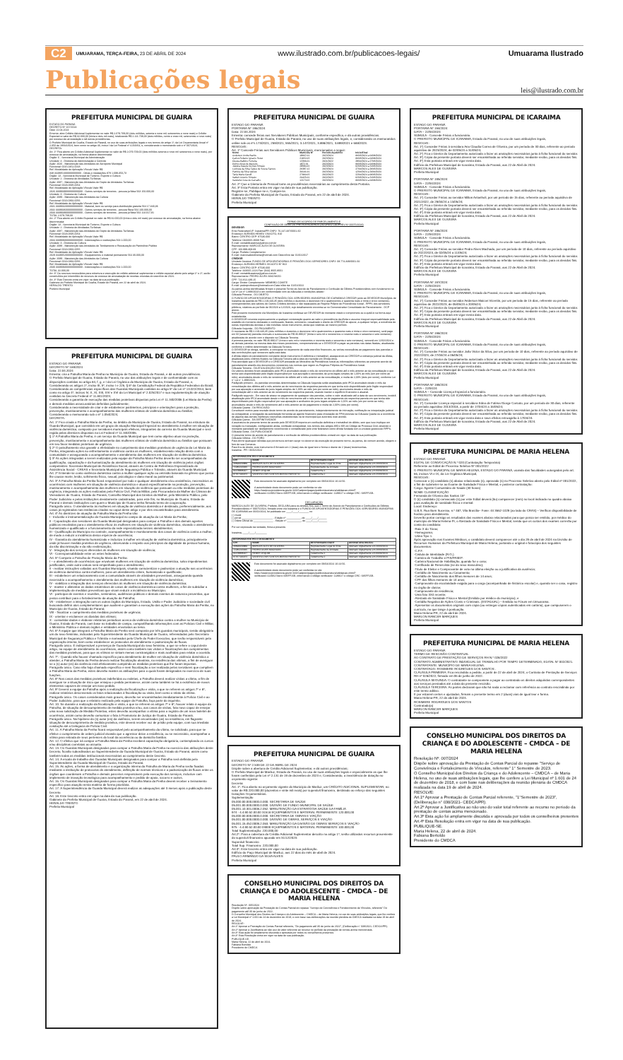C2 UMUARAMA, TERÇA-FEIRA, 23 DE ABRIL DE 2024 www.ilustrado.com.br/publicacoes-legais/ Umuarama Ilustrado
Publicações legais
leis@ilustrado.com.br
PREFEITURA MUNICIPAL DE GUAIRA
ESTADO DO PARANÁ
DECRETO Nº 167/2024
Data: 22.04.2024
Ementa: abre Crédito Adicional Suplementar no valor R$ 2.079.709,00 (dois milhões, setenta e nove mil, setecentos e nove reais) e Crédito Especial no valor de R$ 32.000,00 (trinta e dois mil reais), totalizando R$ 2.111.709,00 (dois milhões, cento e onze mil, setecentos e nove reais) por excesso de arrecadação e dá outras providências.
O Prefeito Municipal de Guaíra, Estado do Paraná, no uso de suas atribuições legais e nos termos do artigo 1º, da Lei Orçamentaria Anual nº 2.350 de 19/04/2024, bem como no artigo 43, inciso I da Lei Federal nº 4.320/64, e, considerando o memorando sob o nº 007/2023,
DECRETA:
Art. 1º Fica aberto um Crédito Adicional Suplementar no valor de R$ 2.079.709,00 (dois milhões setenta e nove mil setecentos e nove reais), por excesso de arrecadação, na forma abaixo discriminada:
Órgão: 6 - Secretaria Municipal de Administração
Unidade: 4 - Diretoria de Administração e Controle
Ação: 2026 - Manutenção das Atividades do Aeroporto Municipal
Funcional: 0015.0452.0018
Ref. Modalidade de Aplicação Vínculo Valor R$
348 3449051000000000000 - Obras e instalações 878 1.699.350,73
Órgão: 13 - Secretaria Municipal de Turismo, Esporte e Cultura
Unidade: 2 - Diretoria de Atividades Turísticas
Ação: 2087 - Manutenção das Atividades do Depto de Atividades Turísticas
Funcional: 0023.0695.0054
Ref. Modalidade de Aplicação Vínculo Valor R$
2026 3339039000000000000 - Outros serviços de terceiros - pessoa jurídica 563 150.000,00
Unidade: 3 - Diretoria de Cultura
Ação: 2089 - Manutenção das Atividades da Cultura
Funcional: 0013.0392.0056
Ref. Modalidade de Aplicação Vínculo Valor R$
2031 3339032000000000000 - Material, bem ou serviço para distribuição gratuita 564 17.340,36
2032 3339036000000000000 - Outros serviços de terceiros - pessoa física 564 100.000,00
2033 3339039000000000000 - Outros serviços de terceiros - pessoa jurídica 564 113.017,91
TOTAL 2.079.709,00
Art. 2º Fica aberto um Crédito Especial no valor de R$ 32.000,00 (trinta e dois mil reais) por excesso de arrecadação, na forma abaixo discriminada:
Órgão: 13 - Secretaria Municipal de Turismo, Esporte e Cultura
Unidade: 2 - Diretoria de Atividades Turísticas
Ação: 2087 - Manutenção das Atividades do Depto de Atividades Turísticas
Funcional: 0023.0695.0054
Ref. Modalidade de Aplicação Vínculo Valor R$
2034 3339093000000000000 - Indenizações e restituições 563 1.000,00
Unidade: 3 - Diretoria de Cultura
Ação: 2088 - Manutenção das Atividades de Tombamento e Restauração do Patrimônio Publico
Funcional: 0013.0391.0055
Ref. Modalidade de Aplicação Vínculo Valor R$
2029 3449052000000000000 - Equipamentos e material permanente 564 30.000,00
Ação: 2089 - Manutenção das Atividades da Cultura
Funcional: 0013.0392.0056
Ref. Modalidade de Aplicação Vínculo Valor R$
2030 3339093000000000000 - Indenizações e restituições 564 1.000,00
TOTAL 32.000,00
Art. 3º Os recursos necessários para cobertura e execução do crédito adicional suplementar e crédito especial aberto pelo artigo 1º e 2º, serão constituídos por intermédio de recursos de excesso de arrecadação de receitas oriundas do exercício de 2024.
Art. 4º Este Decreto entra em vigor na data de sua publicação.
Gabinete do Prefeito Municipal de Guaíra, Estado do Paraná, em 22 de abril de 2024.
HERALDO TRENTO
Prefeito Municipal
PREFEITURA MUNICIPAL DE GUAIRA
ESTADO DO PARANÁ
DECRETO Nº 169/2024
Data: 22.04.2024
Ementa: cria a Patrulha Maria da Penha no Município de Guaíra, Estado do Paraná, e dá outras providências.
O Prefeito Municipal de Guaíra, Estado do Paraná, no uso das atribuições legais e de conformidade com as disposições contidas no artigo 84, f, g, e I da Lei Orgânica do Município de Guaíra, Estado do Paraná, e,
Considerando os artigos 1º, inciso III, 5º, inciso I e 226, § 8º da Constituição Federal da República Federativa do Brasil;
Considerando as competências específicas das Guardas Municipais contidas no artigo 5º da Lei nº 13.022/2014, bem como no artigo 4º, incisos IV, X, XI, XIII, XIV e XVI da Lei Municipal nº 2.025/2017 e sua regulamentação de atuação contidas no Decreto Federal nº 11.841/2023;
Considerando a garantia de execução das medidas protetivas dispostas pela Lei nº 11.340/2006 (Lei Maria da Penha) e demais medidas assecuratórias deferidas judicialmente;
Considerando a necessidade de criar e de estabelecer parâmetros, princípios e orientações para a proteção, prevenção, monitoramento e acompanhamento das mulheres vítimas de violência doméstica ou familiar;
Considerando o memorando sob o nº 1.054/2024,
DECRETA:
Art. 1º Fica criada a Patrulha Maria da Penha, no âmbito do Município de Guaíra, Estado do Paraná, na estrutura da Guarda Municipal, que consistirá em um grupo de atuação Municipal Especial no atendimento à mulher em situação de violência doméstica, composto por servidores municipais efetivos, integrantes da carreira da Guarda Municipal e será regida pelas diretrizes dispostas na Lei Federal nº 11.340/2006.
§ 1º A Patrulha Maria da Penha, é um serviço da Guarda Municipal que tem como objetivo atuar na proteção, prevenção, monitoramento e acompanhamento das mulheres vítimas de violência doméstica ou familiar que possuam em seu favor medidas protetivas de urgência.
§ 2º O patrulhamento visa garantir a efetividade no cumprimento das medidas protetivas de urgência da Lei Maria da Penha, integrando ações no enfrentamento à violência contra as mulheres, estabelecendo relação direta com a comunidade e assegurando o acompanhamento e atendimento das mulheres em situação de violência doméstica.
§ 3º As ações integradas a serem realizadas pela equipe da Patrulha Maria Penha deverão ser acompanhadas da qualificação, capacitação e da humanização do atendimento às mulheres em situação de violência pelos órgãos competentes: Secretaria Municipal de Assistência Social, através do Centro de Referência Especializado de Assistência Social - CREAS e Secretaria Municipal de Segurança Pública e Trânsito, através da Guarda Municipal.
Art. 2º Entende-se como violência doméstica contra a mulher qualquer ação ou omissão baseada no gênero que possa lhe causar morte, lesão, sofrimento físico, sexual, psicológico e dano moral ou patrimonial.
Art. 3º A Patrulha Maria da Penha ficará responsável por todo e qualquer atendimento e/ou assistência, necessários as ocorrências com mulheres em situação de violência doméstica e atuará especificamente na proteção, prevenção, monitoramento e acompanhamento das mulheres em situação de violência que possuam ou não medidas protetivas de urgência, integrando as ações realizadas pela Polícia Civil, Polícia Militar, pela Procuradoria da Mulher da Câmara de Vereadores de Guaíra, Estado do Paraná, Conselho Municipal dos Direitos da Mulher, pelo Ministério Público, pelo Poder Judiciário e pelas instituições devidamente cadastradas, para este fim, no Município de Guaíra, Estado do Paraná e demais instituições com quem o Município de Guaíra tenha firmado termo de cooperação.
Parágrafo único. O atendimento às mulheres em situação de violência doméstica é destinado, preferencialmente, aos casos já registrados nas instâncias citadas no caput deste artigo e por eles encaminhados para atendimento.
Art. 4º As diretrizes de atuação da Patrulha Maria da Penha são:
I - Inclusão e instrumentalização da Guarda Municipal no campo de atuação da Lei Maria da Penha;
II - Capacitação dos servidores da Guarda Municipal designados para compor a Patrulha e dos demais agentes públicos envolvidos para o atendimento eficaz às mulheres em situação de violência doméstica, visando o atendimento humanizado e qualificado e o funcionamento da rede especializada nesses atendimentos;
III - Qualificação do Município no controle, acompanhamento e monitoramento dos casos de violência contra a mulher, de modo a reduzir a incidência dessa espécie de ocorrência;
IV - Garantia do atendimento humanizado e inclusivo à mulher em situação de violência doméstica, principalmente onde já houver medida protetiva de urgência, observando o respeito aos princípios da dignidade da pessoa humana, da não discriminação e da não revitimização;
V - Integração dos serviços oferecidos às mulheres em situação de violência;
VI - Corresponsabilidade entre os entes federados.
Art. 5º Compete a Patrulha de Proteção Maria da Penha:
I – o atendimento de ocorrências que envolvam mulheres em situação de violência doméstica, salvo impedimentos justificados, onde outra viatura será empenhada para o atendimento;
II - realizar instruções voltadas aos Guardas Municipais, visando conscientizar e padronizar a atuação nas ocorrências de violência doméstica contra mulheres, para um atendimento célere, humanizado e qualificado;
III - estabelecer um relacionamento com a comunidade através de atividades preventivas, assegurando quando necessário o acompanhamento e atendimento das mulheres em situação de violência doméstica;
IV - viabilizar a integração dos serviços oferecidos às mulheres em situação de violência doméstica;
V - manter e alimentar os dados estatísticos de casos de violência doméstica contra mulheres, a fim de subsidiar a implementação de medidas preventivas que visam reduzir a incidência no Município;
VI - participar de eventos e reuniões, seminários, audiências públicas e demais eventos de natureza preventiva, que possa contribuir para o fortalecimento da atuação da Patrulha;
VII - estabelecer a integração com os outros órgãos do Município, Estado, União e Poder Judiciário e sociedade civil buscando definir atos complementares que auxiliem e garantam a execução das ações da Patrulha Maria da Penha, no Município de Guaíra, Estado do Paraná;
VIII - fiscalizar o cumprimento das medidas protetivas de urgência;
IX - orientar e esclarecer as dúvidas das vítimas;
X - consolidar dados e elaborar relatórios periódicos acerca da violência doméstica contra a mulher no Município de Guaíra, Estado do Paraná, com base no trabalho de campo, compartilhando informações com as Polícias Civil e Militar, o Ministério Público e demais órgãos e entidades envolvidos ao tema.
Art. 6º A equipe que integrará a Patrulha Maria da Penha será composta por três guardas municipais, sendo obrigatório um do sexo feminino, indicados pelo Superintendente da Guarda Municipal de Guaíra, referendados pelo Secretário Municipal de Segurança Pública e Trânsito e nomeados pelo Chefe do Poder Executivo, que serão responsáveis pela organização interna, bem como estabelecer os protocolos de atendimento e padronização de fluxos.
Parágrafo único. É indispensável a presença de Guarda Municipal do sexo feminino, a que se refere o caput deste artigo, na equipe de atendimento às ocorrências, assim como também nas visitas e fiscalizações dos cumprimentos das medidas protetivas, para que as vítimas se sintam menos constrangidas e mais acolhidas para relatar o ocorrido.
Art. 7º.- Quando não houver chamado específico para atendimento de mulher em situação de violência doméstica a atender, a Patrulha Maria da Penha deverá realizar fiscalização aleatória, na residência das vítimas, a fim de averiguar se o (s) autor (es) da violência está efetivamente cumprindo as medidas protetivas que lhe foram impostas.
Parágrafo único. Caso não haja chamado específico e nem fiscalização a ser realizada pelos servidores que compõem a Patrulha Maria da Penha, estes deverão manter as atribuições para o quais foram designados no exercício de suas funções.
Art. 8º Nos casos das medidas protetivas indeferidas ou extintas, a Patrulha deverá realizar visitas a vítima, a fim de averiguar se a situação de risco que ensejou o pedido permanece, assim como também se há a existência de novos elementos capazes de ensejar um novo pedido.
Art. 9º Deverá a equipe da Patrulha após a realização da fiscalização e visita, a que se referem os artigos 7º e 8º, realizar relatórios descrevendo os fatos relacionados à fiscalização ou visita, bem como o relato da vítima.
Parágrafo único. Os casos considerados mais graves, deverão ser encaminhados imediatamente à Polícia Civil e ao Poder Judiciário, para que o relatório realizado pela equipe da Patrulha, faça parte do inquérito.
Art. 10. Se durante a realização da fiscalização e visita, a que se referem os artigos 7º e 8º, houver relato à equipe da Patrulha, de situação de descumprimento de medida protetiva e/ou, aos casos de visitas, fato novo capaz de ensejar uma nova solicitação de Medida Protetiva, estes deverão acompanhar a vítima para o registro de um novo boletim de ocorrência, assim como deverão comunicar o fato à Promotoria de Justiça de Guaíra, Estado do Paraná.
Parágrafo único. Na hipótese do (s) autor (es) da violência, serem encontrados (as) na residência, em flagrante situação de descumprimento de medida protetiva, este deverá receber voz de prisão pela equipe, com sua imediata condução até a Delegacia de Polícia Civil.
Art. 11. A Patrulha Maria da Penha ficará responsável pelo acompanhamento da vítima, se solicitado, para que se efetive o cumprimento de ordem judicial visando que o agressor deixe a residência, ou se necessário, acompanhar a vítima para retirada de seus pertences do local da ocorrência ou do domicílio familiar.
Art. 12. O efetivo que irá compor a Patrulha Maria da Penha receberá capacitação obrigatória, contemplando os cursos e/ou disciplinas correlatas ao assunto.
Art. 13. Os Guardas Municipais designados para compor a Patrulha Maria da Penha no exercício das atribuições deste Decreto, ficarão subordinados ao Superintendente da Guarda Municipal de Guaíra, Estado do Paraná, assim como também todas as medidas institucionais necessárias ao cumprimento deste Decreto.
Art. 14. A escala de trabalho dos Guardas Municipais designados para compor a Patrulha será definida pelo Superintendente da Guarda Municipal de Guaíra, Estado do Paraná.
Art. 15. As ações, a forma de atendimento e a organização interna da Patrulha de Maria da Penha serão fixadas mediante a instituição de protocolos de atendimento, definição de normas técnicas e a padronização de fluxos entre os órgãos que coordenam a Patrulha e demais parceiros responsáveis pela execução dos serviços, inclusive com implemento de inovação tecnológica para acompanhamento e pedido de apoio, socorro e outros.
Art. 16. Os Guardas Municipais designados para compor a Patrulha Maria da Penha devem receber o treinamento específico para atuação nesta matéria de forma prioritária.
Art. 17. A Superintendência da Guarda Municipal deverá realizar as adequações até 3 meses após a publicação deste Decreto.
Art. 18. Este Decreto entra em vigor na data da sua publicação.
Gabinete do Prefeito Municipal de Guaíra, Estado do Paraná, em 22 de abril de 2024.
HERALDO TRENTO
Prefeito Municipal
PREFEITURA MUNICIPAL DE GUAIRA
ESTADO DO PARANÁ
PORTARIA Nº 196/2024
Data: 22.04.2024
Ementa: concede férias aos Servidores Públicos Municipais, conforme especifica, e dá outras providências.
O Prefeito Municipal de Guaíra, Estado do Paraná, no uso de suas atribuições legais, e, considerando os memorandos online sob os nºs 173/2021, 259/2021, 555/2021, 3.147/2021, 3.898/2021, 3.899/2021 e 688/2023.
RESOLVE:
Art. 1º Concede Férias aos Servidores Públicos Municipais, mencionados a seguir:
| Nome | Matrícula Nº | Período Aquisitivo | Início/Final |
| --- | --- | --- | --- |
| Anderson Andre Bachs | 18007-01 | 2023/2024 | 06/05/2024 a 04/06/2024 |
| Carlos Roberto Ignacio Perez | 21652-03 | 2023/2024 | 06/05/2024 a 04/06/2024 |
| Cleuza Balbino Ferreira | 13366-01 | 2021/2022 | 28/04/2024 a 27/05/2024 |
| Delmo Alves de Macedo | 1872-01 | 2023/2024 | 06/05/2024 a 04/06/2024 |
| Jessica Daiane Gomes Simeão | 28584-02 | 2023/2024 | 02/05/2024 a 31/05/2024 |
| Lucineia da Silva Tadeu de Souza Santos | 26387-12 | 2023/2024 | 27/04/2024 a 26/05/2024 |
| Patricia da Silva Valões | 30191-01 | 2023/2024 | 12/04/2024 a 29/04/2024 |
| Tania Maria Candil | 27960-03 | 2022/2023 | 22/04/2024 a 06/05/2024 |
| Valdeir Antonio Simeão | 29425-01 | 2022/2023 | 02/05/2024 a 31/05/2024 |
| Vanderlei Jose de Carvalho | 12173-02 | 2023/2024 | 06/05/2024 a 04/06/2024 |
Art. 2º Que a Diretoria de Pessoal tome as providências necessárias ao cumprimento desta Portaria.
Art. 3º Esta Portaria entra em vigor na data de sua publicação.
Registre-se, Publique-se e, Cumpra-se.
Gabinete do Prefeito Municipal de Guaíra, Estado do Paraná, em 22 de abril de 2024.
HERALDO TRENTO
Prefeito Municipal
TERMO DE ACORDO DE PARCELAMENTO E
CONFISSÃO DE DÉBITOS PREVIDENCIÁRIOS (ACORDO CADPREV Nº 00075/2024)
DEVEDOR
Ente Federativo/UF: Icaraima/PR CNPJ: 76.247.337/0001-60
Endereço: AVENIDA HEMES VISSOTO, 810
Bairro: CENTRO CEP: 87530-000
Telefone: 0443665-8008 Fax:
E-mail: contabilicaraima@yahoo.com.br
Representante: MARCOS ALEX DE OLIVEIRA
CPF: 166.999.308-69
Cargo: Prefeito Complemento:
E-mail: marcosalexoliveira@hotmail.com Data início da: 01/01/2017
CREDOR
Unidade Gestora: FUNDO DE APOSENTADORIAS E PENSÕES DOS SERVIDORES CNPJ: 08.774.349/0001-92
Endereço: AVENIDA HERMES VISSOTO Nº 810
Bairro: CENTRO CEP: 87530-000
Telefone: 443665-2224 Fax: (044) 3665-8001
E-mail: contabilicaraima@yahoo.com.br
Representante: PEDRO ALVES MACHADO
CPF: 722.812.439-15
Cargo: Diretor Complemento: MEMBRO COMITE
E-mail: pedroprofessor@hotmail.com Data início da: 01/01/2022
As partes acima identificadas firmam o presente Termo de Acordo de Parcelamento e Confissão de Débitos Previdenciários com fundamento na Lei nº Lei nº 1.888/2023 e em conformidade com as cláusulas e condições abaixo :
Cláusula Primeira - DO OBJETO
O FUNDO DE APOSENTADORIAS E PENSÕES DOS SERVIDORES MUNICIPAIS DE ICARAÍMA é CREDOR junto ao DEVEDOR Municípios de Icaraima da quantia de R$ 2.219.440,35 (dois milhões e duzentos e dezenove mil e quatrocentos e quarenta reais e trinta e cinco centavos), correspondentes aos valores de Outros Créditos devidos e não repassados ao Regime Próprio de Previdência Social - RPPS dos servidores públicos, relativos ao período de 06/2023 a 12/2023, cujo detalhamento encontra-se no Demonstrativo Consolidado do Parcelamento - DCP anexo.
Pelo presente instrumento o/a Municípios de Icaraima confessa ser DEVEDOR do montante citado e compromete-se a quitá-lo na forma aqui estabelecida.
O DEVEDOR renuncia expressamente a qualquer contestação quanto ao valor e procedência da dívida e assume integral responsabilidade pela exatidão do montante declarado e confessado, ficando, entretanto, ressalvado o direito do CREDOR de apurar, a qualquer tempo, a existência de outras importâncias devidas e não incluídas neste instrumento, ainda que relativas ao mesmo período.
Cláusula Segunda - DO PAGAMENTO
O montante de R$ 2.219.440,35 (dois milhões e duzentos e dezenove mil e quatrocentos e quarenta reais e trinta e cinco centavos), será pago em 60 (sessenta) parcelas mensais e sucessivas de R$ 36.990,67 (trinta e seis mil e novecentos e noventa reais e sessenta e sete centavos) atualizadas de acordo com o disposto na Cláusula Terceira.
A primeira parcela, no valor R$ 36.990,67 (trinta e seis mil e novecentos e noventa reais e sessenta e sete centavos), vencerá em 12/02/2024 e as demais parcelas na mesma data dos meses posteriores, comprometendo-se o DEVEDOR a pagar as parcelas nas datas fixadas, atualizadas conforme o critério determinado na Cláusula Terceira.
O DEVEDOR se obriga, também, a consignar no orçamento de cada exercício financeiro, as verbas necessárias ao pagamento das parcelas e das contribuições que vencerem após esta data.
A dívida objeto do parcelamento constante deste instrumento é definitiva e irretratável, assegurando ao CREDOR a cobrança judicial da dívida, atualizada pelos critérios fixados na Cláusula Terceira até a data da inscrição em Dívida Ativa.
Fica acordado que o DEVEDOR e o CREDOR prestarão ao Ministério da Previdência Social as informações referentes ao presente acordo de parcelamento através dos documentos constantes nas normas que regem os Regimes Próprios de Previdência Social.
Cláusula Terceira - DA ATUALIZAÇÃO DOS VALORES
Os valores devidos foram atualizados pelo IPCA acumulado desde o mês do vencimento do débito até o mês anterior ao da consolidação e que tenha sido disponibilizado pelo órgão responsável por sua apuração e acrescidos de juros legais simples de 1,00% ao mês (um por cento ao mês), acumulados desde o mês do vencimento do débito até o mês anterior ao da consolidação, e multa de 2,00% (dois por cento), conforme Lei n° Lei n° 1.888/2023.
Parágrafo primeiro - As parcelas vincendas determinadas na Cláusula Segunda serão atualizadas pelo IPCA acumulado desde o mês da consolidação dos débitos até o mês anterior ao do vencimento da respectiva parcela em que tenha sido disponibilizado pelo órgão responsável por sua apuração e acrescido de juros legais simples de 1,00% ao mês (um por cento ao mês), acumulados desde o mês da
consolidação até o mês anterior ao do vencimento da respectiva parcela, visando manter o equilíbrio financeiro e atuarial.
Parágrafo segundo - Em caso de atraso no pagamento de quaisquer das parcelas, sobre o valor atualizado até a data de seu vencimento, incidirá atualização pelo IPCA acumulado desde o mês do vencimento até o mês anterior ao do pagamento da respectiva parcela em que tenha sido disponibilizado pelo órgão responsável por sua apuração e acréscimo de juros legais simples de 1,00% ao mês (um por cento ao mês), acumulados desde o mês do vencimento até o mês anterior ao do pagamento e multa de 2,00% (dois por cento).
Cláusula Quarta - DA RESCISÃO
Constituem motivo para rescisão deste termo de acordo de parcelamento, independentemente de intimação, notificação ou interpelação judicial ou extrajudicial, a revogação da autorização fornecida ao agente financeiro para vinculação do FPM prevista na Cláusula Quarta ou a ocorrência de alguma das demais hipóteses rescisórias estabelecidas na lei municipal que autorizou este acordo.
Cláusula Quinta - DA DEFINITIVIDADE
A assinatura do presente termo de acordo pelo DEVEDOR importa em confissão definitiva e irretratável do débito, sem que isso implique em novação ou transação, configurando ainda, confissão extrajudicial, nos termos dos artigos 389 e 395 do Código de Processo Civil, devendo o montante parcelado ser devidamente reconhecido e contabilizado pelo ente federativo como dívida fundada com a unidade gestora do RPPS.
Cláusula Sexta - DA PUBLICIDADE
O presente termo de acordo de parcelamento e confissão de débitos previdenciários entrará em vigor na data de sua publicação.
Cláusula Sétima - DO FORO
Para dirimir quaisquer dúvidas que porventura venham surgir no decorrer da execução do presente termo, as partes, de comum acordo, elegem o foro de sua Comarca.
Para fins de direito, este instrumento é firmado em 2 (duas) vias de igual teor e forma e diante de 2 (duas) testemunhas.
Icaraima - PR / 06/02/2024
| RESPONSÁVEIS PELO DOCUMENTO | | | |
| --- | --- | --- | --- |
| CPF | NOME | RESPONSABILIDADE | ASSINATURA DIGITAL |
| 16699930869 | MARCOS ALEX DE OLIVEIRA | Representante Legal do Ente | Assinado digitalmente em 20/03/2024 |
| 72281243915 | PEDRO ALVES MACHADO | Representante da Unidade | Assinado digitalmente em 20/03/2024 |
| 04478806927 | HEBER ZEQUIM | Testemunha 1 | Assinado digitalmente em 09/04/2024 |
| 07357194973 | VANESSA DOS SANTOS BOSSO ROSSETO | Testemunha 2 | Assinado digitalmente em 25/03/2024 |
Este documento foi assinado digitalmente por completo em 09/04/2024 16:24:56.
A autenticidade deste documento pode ser conferida no site https://cadprev.previdencia.gov.br:443/Cadprev/pages/publico/assinatura/validacao.xhtml?verificador=1139627&crc=685FF15B, informando o código verificador: 1139627 e código CRC: 685FF15B.
DECLARAÇÃO
MARCOS ALEX DE OLIVEIRA, Prefeito, DECLARA para os devidos fins, que o Termo de Acordo de Parcelamento e Confissões de Débitos Previdenciários nº 00075/2024, firmado entre o/a Icaraima e o FUNDO DE APOSENTADORIAS E PENSÕES DOS SERVIDORES MUNICIPAIS DE ICARAIMA em 06/02/2024, foi publicado em ____/____/_______ no
( ) mural
( ) jornal ______________________ - Edição nº __________, de ____/____/______
( ) Diário Oficial do ______________ - Edição nº __________, de ____/____/______
Por ser expressão da verdade, firma a presente.
Icaraima, ____/____/________
| RESPONSÁVEIS PELO DOCUMENTO | | | |
| --- | --- | --- | --- |
| CPF | NOME | RESPONSABILIDADE | ASSINATURA DIGITAL |
| 16699930869 | MARCOS ALEX DE OLIVEIRA | Representante Legal do Ente | Assinado digitalmente em 20/03/2024 |
| 72281243915 | PEDRO ALVES MACHADO | Representante da Unidade | Assinado digitalmente em 20/03/2024 |
| 04478806927 | HEBER ZEQUIM | Testemunha 1 | Assinado digitalmente em 09/04/2024 |
| 07357194973 | VANESSA DOS SANTOS BOSSO ROSSETO | Testemunha 2 | Assinado digitalmente em 25/03/2024 |
Este documento foi assinado digitalmente por completo em 09/04/2024 16:24:56.
A autenticidade deste documento pode ser conferida no site https://cadprev.previdencia.gov.br:443/Cadprev/pages/publico/assinatura/validacao.xhtml?verificador=1139627&crc=685FF15B, informando o código verificador: 1139627 e código CRC: 685FF15B.
PREFEITURA MUNICIPAL DE GUAIRA
ESTADO DO PARANÁ
DECRETO Nº 2.539 DE 22 DE ABRIL DE 2024
Dispõe sobre a abertura de Crédito Adicional Suplementar, e dá outras providências;
O Prefeito Municipal de Mariluz, Estado do Paraná, no uso de suas atribuições legais e especialmente as que lhe foram conferidas pela Lei nº 2.131 de 19 de dezembro de 2023 e, Considerando, a inexistência de dotação no orçamento vigente:
Decreta:
Art. 1º. Fica aberto no orçamento vigente do Município de Mariluz, um CRÉDITO ADICIONAL SUPLEMENTAR, no valor de R$ 220.000,00 (duzentos e vinte mil reais) por superávit financeiro, destinado ao reforço das seguintes Dotações Orçamentárias.
Suplementação
05.000.00.000.0000.0.000. SECRETARIA DE SAÚDE
05.001.00.000.0000.0.000. DIVISÃO DE FUNDO MUNICIPAL DE SAÚDE
05.001.10.301.0008.2.052. MANUTENÇÃO DA ESTRATÉGIA SAÚDE DA FAMÍLIA
974 - 4.4.90.52.00.00 31518 EQUIPAMENTOS E MATERIAL PERMANENTE 120.000,00
06.000.00.000.0000.0.000. SECRETARIA DE OBRAS E VIAÇÃO
06.001.00.000.0000.0.000. DIVISÃO DE OBRAS, SERVIÇOS E VIAÇÃO
06.001.15.452.0009.2.063. MANUTENÇÃO DA DIVISÃO DE OBRAS SERVIÇOS E VIAÇÃO
975 - 4.4.90.52.00.00 03000 EQUIPAMENTOS E MATERIAL PERMANENTE 100.000,00
Total Suplementação: 220.000,00
Art.2º. Para a cobertura do Crédito Adicional Suplementar descrito no artigo 1º, serão utilizados recursos proveniente do superávit financeiro apurado em 31/12/2023:
Superávit financeiro
Total Sup. Financeiro: 220.000,00
Art.3º. Este Decreto entra em vigor na data de sua publicação.
Edifício do Paço Municipal de Mariluz, aos 22 dias do mês de abril de 2024.
PAULO ARMANDO DA SILVA ALVES
Prefeito Municipal
CONSELHO MUNICIPAL DOS DIREITOS DA CRIANÇA E DO ADOLESCENTE – CMDCA – DE MARIA HELENA
Resolução Nº. 005/2024
Dispõe sobre aprovação da Prestação de Contas Parcial do repasse "Serviço de Convivência e Fortalecimento de Vínculos, referente" Do pagamento até 30 de junho de 2022.
O Conselho Municipal dos Direitos da Criança e do Adolescente – CMDCA – de Maria Helena, no uso de suas atribuições legais, que lhe confere a Lei Municipal nº 1.601 de 24 de dezembro de 2018, e com base nas deliberações da reunião plenária do CMDCA realizada na data 19 de abril de 2024.
RESOLVE:
Art.1º Aprovar a Prestação de Contas Parcial referente, "Do pagamento até 30 de junho de 2022", (Deliberação n° 038/2021- CEDCA/PR).
Art.2º Aprovar a Justificativa ao não uso do valor referente ao recurso no período da prestação de contas acima mencionada.
Art.3º Esta ação foi amplamente discutida e aprovada por todos os conselheiros presentes
Art.4º Esta Resolução entra em vigor na data de sua publicação.
PUBLIQUE-SE.
Maria Helena, 22 de abril de 2024.
Fabiana Bertoldo
Presidente do CMDCA
PREFEITURA MUNICIPAL DE ICARAIMA
ESTADO DO PARANÁ
PORTARIA Nº 194/2024
DATA – 22/04/2024
SUMULA - Concede Férias a funcionário.
O PREFEITO MUNICIPAL DE ICARAIMA, Estado do Paraná, no uso de suas atribuições legais,
RESOLVE:
Art. 1º) Conceder Férias à servidora Ana Claudia Correa de Oliveira, por um período de 30 dias, referente ao período aquisitivo de 2023/2024, de 02/05/24 a 31/05/24;
Art. 2º) Fica o Diretor do Departamento autorizado a fazer as anotações necessárias junto à ficha funcional do servidor.
Art. 3º) Cópia da presente portaria deverá ser encaminhada ao referido servidor, mediante recibo, para os devidos fins.
Art. 4º) Esta portaria entrará em vigor nesta data.
Edifício da Prefeitura Municipal de Icaraíma, Estado do Paraná, aos 22 de Abril de 2024.
MARCOS ALEX DE OLIVEIRA
Prefeito Municipal
PORTARIA Nº 195/2024
DATA – 22/04/2024
SUMULA - Concede Férias a funcionário.
O PREFEITO MUNICIPAL DE ICARAIMA, Estado do Paraná, no uso de suas atribuições legais,
RESOLVE:
Art. 1º) Conceder Férias ao servidor Milton Antonholi, por um período de 15 dias, referente ao período aquisitivo de 2021/2022, de 29/04/24 a 13/05/24;
Art. 2º) Fica o Diretor do Departamento autorizado a fazer as anotações necessárias junto à ficha funcional do servidor.
Art. 3º) Cópia da presente portaria deverá ser encaminhada ao referido servidor, mediante recibo, para os devidos fins.
Art. 4º) Esta portaria entrará em vigor nesta data.
Edifício da Prefeitura Municipal de Icaraíma, Estado do Paraná, aos 22 de Abril de 2024.
MARCOS ALEX DE OLIVEIRA
Prefeito Municipal
PORTARIA Nº 196/2024
DATA – 22/04/2024
SUMULA - Concede Férias a funcionário.
O PREFEITO MUNICIPAL DE ICARAIMA, Estado do Paraná, no uso de suas atribuições legais,
RESOLVE:
Art. 1º) Conceder Férias ao servidor Pedro Alves Machado, por um período de 10 dias, referente ao período aquisitivo de 2022/2023, de 02/05/24 a 11/05/24;
Art. 2º) Fica o Diretor do Departamento autorizado a fazer as anotações necessárias junto à ficha funcional do servidor.
Art. 3º) Cópia da presente portaria deverá ser encaminhada ao referido servidor, mediante recibo, para os devidos fins.
Art. 4º) Esta portaria entrará em vigor nesta data.
Edifício da Prefeitura Municipal de Icaraíma, Estado do Paraná, aos 22 de Abril de 2024.
MARCOS ALEX DE OLIVEIRA
Prefeito Municipal
PORTARIA Nº 197/2024
DATA – 22/04/2024
SUMULA - Concede Férias a funcionário.
O PREFEITO MUNICIPAL DE ICARAIMA, Estado do Paraná, no uso de suas atribuições legais,
RESOLVE:
Art. 1º) Conceder Férias ao servidor Anderson Maicon Vicentin, por um período de 15 dias, referente ao período aquisitivo de 2022/2023, de 06/05/24 a 20/05/24;
Art. 2º) Fica o Diretor do Departamento autorizado a fazer as anotações necessárias junto à ficha funcional do servidor.
Art. 3º) Cópia da presente portaria deverá ser encaminhada ao referido servidor, mediante recibo, para os devidos fins.
Art. 4º) Esta portaria entrará em vigor nesta data.
Edifício da Prefeitura Municipal de Icaraíma, Estado do Paraná, aos 22 de Abril de 2024.
MARCOS ALEX DE OLIVEIRA
Prefeito Municipal
PORTARIA Nº 198/2024
DATA – 22/04/2024
SUMULA - Concede Férias a funcionário.
O PREFEITO MUNICIPAL DE ICARAIMA, Estado do Paraná, no uso de suas atribuições legais,
RESOLVE:
Art. 1º) Conceder Férias ao servidor João Victor da Silva, por um período de 10 dias, referente ao período aquisitivo de 2022/2023, de 27/04/24 a 06/05/24;
Art. 2º) Fica o Diretor do Departamento autorizado a fazer as anotações necessárias junto à ficha funcional do servidor.
Art. 3º) Cópia da presente portaria deverá ser encaminhada ao referido servidor, mediante recibo, para os devidos fins.
Art. 4º) Esta portaria entrará em vigor nesta data.
Edifício da Prefeitura Municipal de Icaraíma, Estado do Paraná, aos 22 de Abril de 2024.
MARCOS ALEX DE OLIVEIRA
Prefeito Municipal
PORTARIA Nº 199/2024
DATA – 22/04/24
SUMULA – Concede Licença Especial a funcionário.
O PREFEITO MUNICIPAL DE ICARAIMA, Estado do Paraná, no uso de suas atribuições legais,
RESOLVE:
Art. 1º) Conceder Licença especial à servidora Edna de Fatima Giorge Corsato, por um período de 30 dias, referente ao período aquisitivo 2013/2018, a partir de 17/04/24 a 16/05/24;
Art. 2º) Fica o Diretor do Departamento autorizado a fazer as anotações necessárias junto à ficha funcional do servidor.
Art. 3º) Cópia da presente portaria deverá ser encaminhada ao referido servidor, mediante recibo, para os devidos fins.
Art. 4º) Esta portaria entrará em vigor nesta data e seus efeitos retroagirão à 17/04/24.
Edifício da Prefeitura Municipal de Icaraíma, Estado do Paraná, aos 22 de Abril de 2024.
MARCOS ALEX DE OLIVEIRA
Prefeito Municipal
PREFEITURA MUNICIPAL DE MARIA HELENA
ESTADO DO PARANÁ
EDITAL DE CONVOCAÇÃO N.º 020 (Contratação Temporária)
Referente ao Edital de Processo Seletivo Nº 001/2022
O PREFEITO MUNICIPAL DE MARIA HELENA, ESTADO DO PARANÁ, usando das faculdades outorgadas pelo art. 66, incisos VI e IX, da Lei Orgânica Municipal,
RESOLVE:
Convocar o (s) candidato (s) abaixo relacionado (s), aprovado (s) no Processo Seletivo aberto pelo Edital nº 001/2022, a fim de submeter-se ao Exame de Sanidade Física e Mental, e posterior contratação:
Cargo: Agente Comunitário de Saúde (40 horas)
NOME CLASSIFICAÇÃO
Fernanda de Oliveira dos Santos 15º
O (s) candidato (s) convocado (s) por este Edital deverá (ão) comparecer (rem) no local indicado no quadro abaixo para avaliação de sanidade física e mental:
Local: Endereço:
U.B.S. Rua Bom Sucesso, n.º 487, Vila Brasília– Fone: 44 3662-1029 (ao lado do CRAS) – Verificar disponibilidade de horário para atendimento.
Deverão portar consigo os resultados dos exames abaixo relacionados para que possa ser emitido, por médico do município de Maria Helena-Pr, o Atestado de Sanidade Física e Mental, sendo que os custos dos exames correrão por conta do candidato:
-Raio X do Tórax;
-Hemograma;
-Urina Tipo 1.
Após aprovação nos Exames Médicos, o candidato deverá comparecer até o dia 29 de abril de 2024 na Divisão de Recursos Humanos da Prefeitura Municipal de Maria Helena, portando o original e fotocópia dos seguintes documentos:
-C.P.F.
-Cédula de Identidade (R.G.).
-Carteira de Trabalho e PIS/PASEP.
-Carteira Nacional de Habilitação, quando for o caso;
-Certificado de Reservista (se do sexo masculino);
-Título de Eleitor e Comprovante de voto na última eleição ou a justificativa da ausência;
-Certidão de Nascimento ou Casamento;
-Certidão de Nascimento dos filhos menores de 14 anos;
-CPF dos filhos menores de 14 anos;
-Comprovante da escolaridade exigida para o cargo (acompanhado de histórico escolar) e, quando ser o caso, registro no órgão de classe;
-Comprovante de residência;
-Uma foto 3X4 recente;
-Atestado de Sanidade Física e Mental (Emitido por médico do município); e
-Certidão Negativa de Ações Cíveis e Criminais. (ESTADUAL) – Emitida no Fórum em Umuarama.
-Apresentar os documentos originais com cópia (ou entregar cópias autenticadas em cartório), que compuserem o currículo, no que tange à pontuação.
Maria Helena-PR, 22 de abril de 2024.
MARLON RANCER MARQUES
Prefeito Municipal
PREFEITURA MUNICIPAL DE MARIA HELENA
ESTADO DO PARANÁ
TERMO DE RESCISÃO CONTRATUAL
AO CONTRATO DE PRESTAÇÃO DE SERVIÇOS RH N.º 028/2022
CONTRATO ADMINISTRATIVO INDIVIDUAL DE TRABALHO POR TEMPO DETERMINADO, EDITAL N° 002/2021.
CONTRATANTE: MUNICÍPIO DE MARIA HELENA.
CONTRATADO: ROSIMERE RODRIGUES DOS SANTOS .
CLÁUSULA PRIMEIRA: Fica rescindido a pedido, a partir de 22 de abril de 2024, o Contrato de Prestação de Serviços RH nº 028/2022, firmado em 06 de junho de 2022.
CLÁUSULA SEGUNDA: O contratante se compromete a pagar ao contratado os direitos adquiridos correspondentes aos serviços prestados até a data da presente rescisão.
CLÁUSULA TERCEIRA: As partes declaram que não há nada a reclamar com referência ao contrato rescindindo por este termo aditivo.
E por estarem certos e ajustados, firmam o presente termo em 2 (duas) vias de igual teor e forma.
Maria Helena-PR, 22 de abril de 2024.
ROSIMERE RODRIGUES DOS SANTOS
Contratado(a)
MARLON RANCER MARQUES
Prefeito Municipal
CONSELHO MUNICIPAL DOS DIREITOS DA CRIANÇA E DO ADOLESCENTE – CMDCA – DE MARIA HELENA
Resolução Nº. 007/2024
Dispõe sobre aprovação da Prestação de Contas Parcial do repasse "Serviço de Convivência e Fortalecimento de Vínculos, referente" 1° Semestre de 2023.
O Conselho Municipal dos Direitos da Criança e do Adolescente – CMDCA – de Maria Helena, no uso de suas atribuições legais, que lhe confere a Lei Municipal nº 1.601 de 24 de dezembro de 2018, e com base nas deliberações da reunião plenária do CMDCA realizada na data 19 de abril de 2024.
RESOLVE:
Art.1º Aprovar a Prestação de Contas Parcial referente, "1°Semestre de 2023", (Deliberação n° 038/2021- CEDCA/PR).
Art.2º Aprovar a Justificativa ao não uso do valor total referente ao recurso no período da prestação de contas acima mencionado.
Art.3º Esta ação foi amplamente discutida e aprovada por todos os conselheiros presentes
Art.4º Esta Resolução entra em vigor na data de sua publicação.
PUBLIQUE-SE.
Maria Helena, 22 de abril de 2024.
Fabiana Bertoldo
Presidente do CMDCA